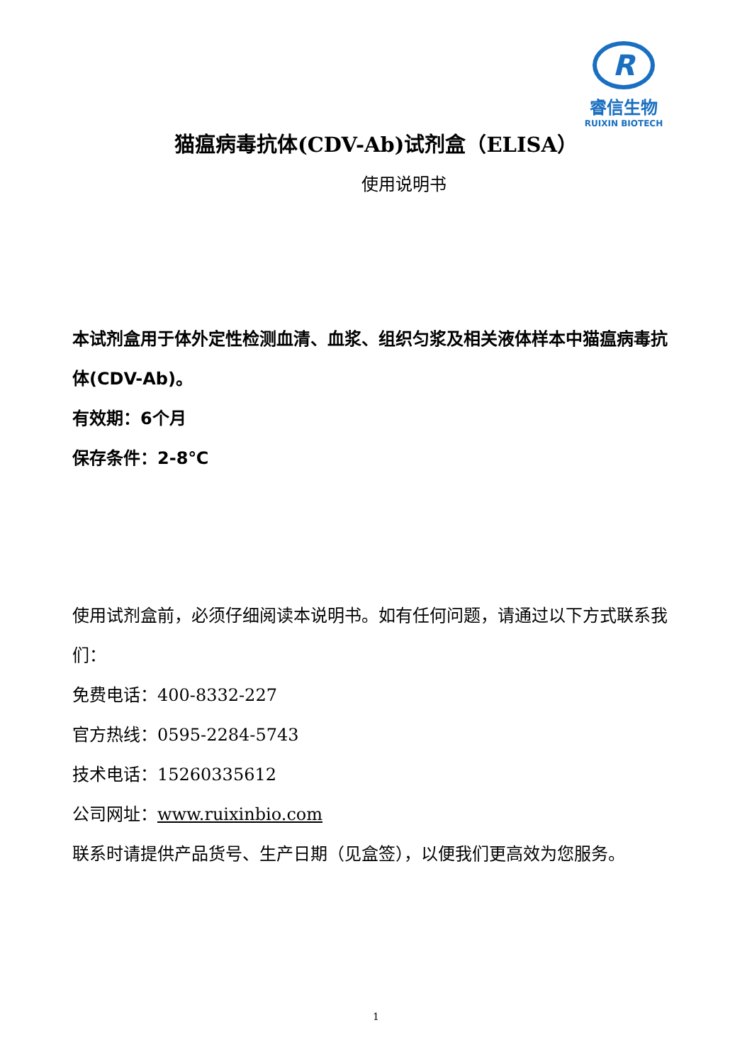R
睿信生物
RUIXIN BIOTECH
猫瘟病毒抗体(CDV-Ab)试剂盒（ELISA）
使用说明书
本试剂盒用于体外定性检测血清、血浆、组织匀浆及相关液体样本中猫瘟病毒抗体(CDV-Ab)。
有效期：6个月
保存条件：2-8℃
使用试剂盒前，必须仔细阅读本说明书。如有任何问题，请通过以下方式联系我们：
免费电话：400-8332-227
官方热线：0595-2284-5743
技术电话：15260335612
公司网址：www.ruixinbio.com
联系时请提供产品货号、生产日期（见盒签），以便我们更高效为您服务。
1